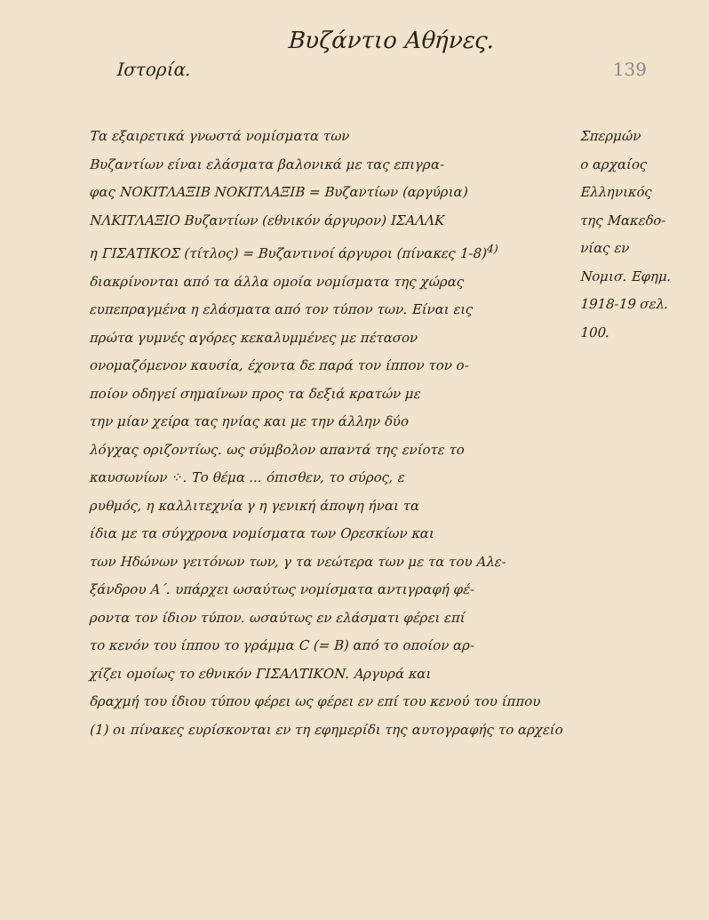Βυζάντιο Αθήνες.
Ιστορία. 139
Τα εξαιρετικά γνωστά νομίσματα των
Βυζαντίων είναι ελάσματα βαλονικά με τας επιγρα-
φας ΝΟΚΙΤΛΑΞΙΒ ΝΟΚΙΤΛΑΞΙΒ = Βυζαντίων (αργύρια)
ΝΛΚΙΤΛΑΞΙΟ Βυζαντίων (εθνικόν άργυρον) ΙΣΑΛΛΚ
η ΓΙΣΑΤΙΚΟΣ (τίτλος) = Βυζαντινοί άργυροι (πίνακες 1-8)<sup>4)</sup>
διακρίνονται από τα άλλα ομοία νομίσματα της χώρας
ευπεπραγμένα η ελάσματα από τον τύπον των. Είναι εις
πρώτα γυμνές αγόρες κεκαλυμμένες με πέτασον
ονομαζόμενον καυσία, έχοντα δε παρά τον ίππον τον ο-
ποίον οδηγεί σημαίνων προς τα δεξιά κρατών με
την μίαν χείρα τας ηνίας και με την άλλην δύο
λόγχας οριζοντίως. ως σύμβολον απαντά της ενίοτε το
καυσωνίων ⁘. Το θέμα ... όπισθεν, το σύρος, ε
ρυθμός, η καλλιτεχνία γ η γενική άποψη ήναι τα
ίδια με τα σύγχρονα νομίσματα των Ορεσκίων και
των Ηδώνων γειτόνων των, γ τα νεώτερα των με τα του Αλε-
ξάνδρου Α΄. υπάρχει ωσαύτως νομίσματα αντιγραφή φέ-
ροντα τον ίδιον τύπον. ωσαύτως εν ελάσματι φέρει επί
το κενόν του ίππου το γράμμα C (= Β) από το οποίον αρ-
χίζει ομοίως το εθνικόν ΓΙΣΑΛΤΙΚΟΝ. Αργυρά και
δραχμή του ίδιου τύπου φέρει ως φέρει εν επί του κενού του ίππου
(1) οι πίνακες ευρίσκονται εν τη εφημερίδι της αυτογραφής το αρχείο
Σπερμών
ο αρχαίος
Ελληνικός
της Μακεδο-
νίας εν
Νομισ. Εφημ.
1918-19 σελ. 100.